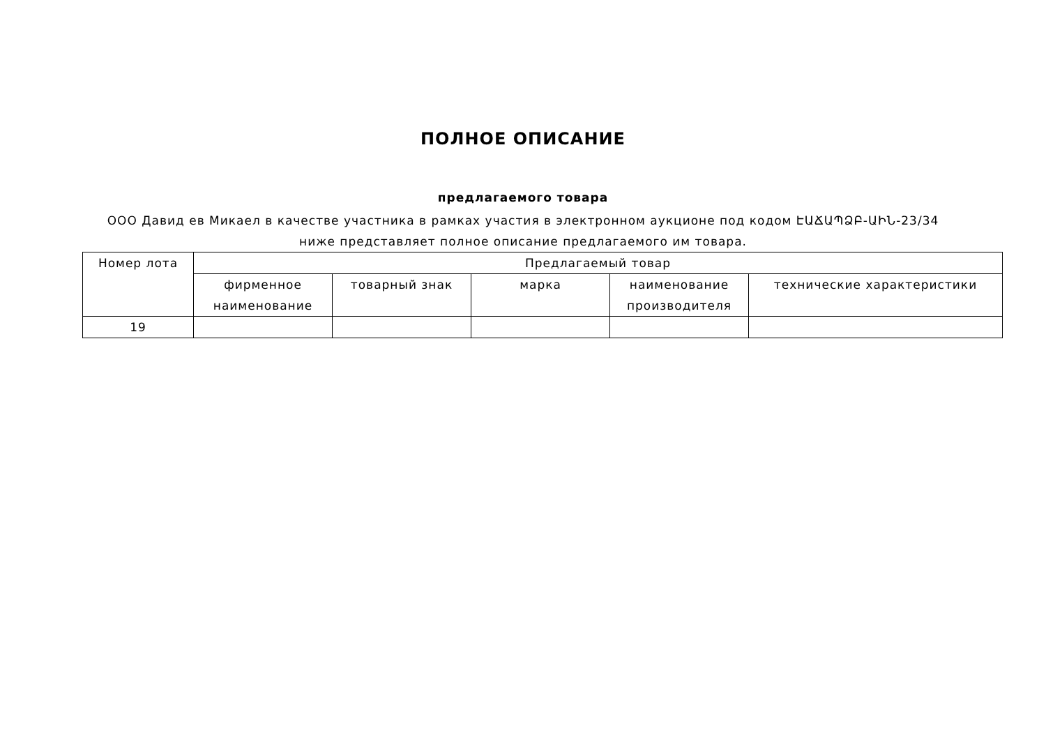ПОЛНОЕ ОПИСАНИЕ
предлагаемого товара
ООО Давид ев Микаел в качестве участника в рамках участия в электронном аукционе под кодом ԷԱՃԱՊՁԲ-ԱԻՆ-23/34 ниже представляет полное описание предлагаемого им товара.
| Номер лота | Предлагаемый товар | | | | |
| --- | --- | --- | --- | --- | --- |
| | фирменное наименование | товарный знак | марка | наименование производителя | технические характеристики |
| 19 | | | | | |